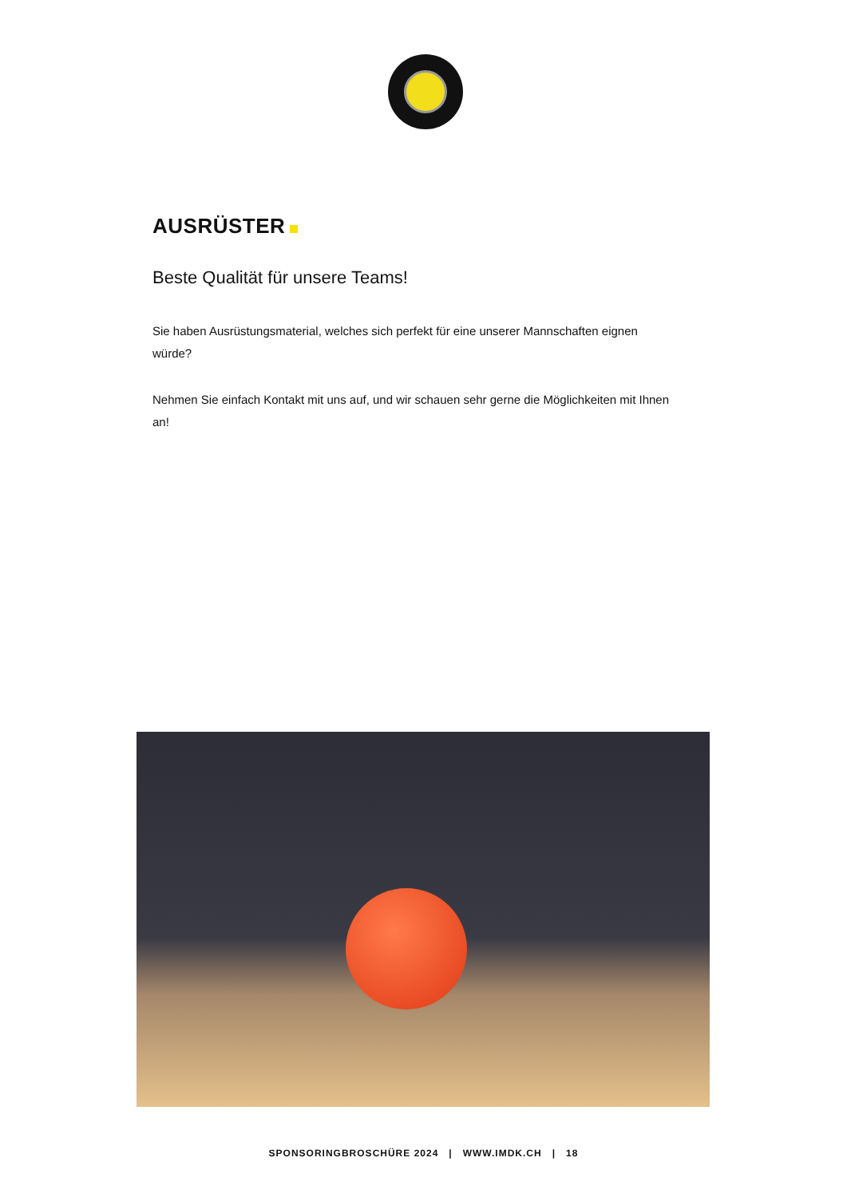AUSRÜSTER
Beste Qualität für unsere Teams!
Sie haben Ausrüstungsmaterial, welches sich perfekt für eine unserer Mannschaften eignen würde?
Nehmen Sie einfach Kontakt mit uns auf, und wir schauen sehr gerne die Möglichkeiten mit Ihnen an!
SPONSORINGBROSCHÜRE 2024 | WWW.IMDK.CH | 18